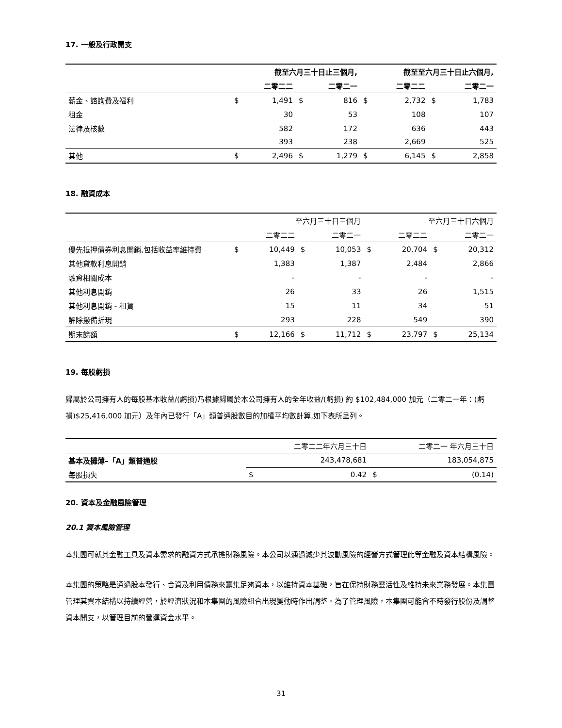17. 一般及行政開支
| | 截至六月三十日止三個月, | | | | 截至至六月三十日止六個月, | | | |
| | | 二零二二 | | 二零二一 | | 二零二二 | | 二零二一 |
| 薪金、諮詢費及福利 | $ | 1,491 | $ | 816 | $ | 2,732 | $ | 1,783 |
| 租金 | | 30 | | 53 | | 108 | | 107 |
| 法律及核數 | | 582 | | 172 | | 636 | | 443 |
| | | 393 | | 238 | | 2,669 | | 525 |
| 其他 | $ | 2,496 | $ | 1,279 | $ | 6,145 | $ | 2,858 |
18. 融資成本
| | 至六月三十日三個月 | | | | 至六月三十日六個月 | | | |
| | | 二零二二 | | 二零二一 | | 二零二二 | | 二零二一 |
| 優先抵押債券利息開銷,包括收益率維持費 | $ | 10,449 | $ | 10,053 | $ | 20,704 | $ | 20,312 |
| 其他貸款利息開銷 | | 1,383 | | 1,387 | | 2,484 | | 2,866 |
| 融資相關成本 | | - | | - | | - | | - |
| 其他利息開銷 | | 26 | | 33 | | 26 | | 1,515 |
| 其他利息開銷 - 租賃 | | 15 | | 11 | | 34 | | 51 |
| 解除撥備折現 | | 293 | | 228 | | 549 | | 390 |
| 期末餘額 | $ | 12,166 | $ | 11,712 | $ | 23,797 | $ | 25,134 |
19. 每股虧損
歸屬於公司擁有人的每股基本收益/(虧損)乃根據歸屬於本公司擁有人的全年收益/(虧損) 約 $102,484,000 加元（二零二一年：(虧損)$25,416,000 加元）及年內已發行「A」類普通股數目的加權平均數計算,如下表所呈列。
| | | 二零二二年六月三十日 | | 二零二一 年六月三十日 |
| 基本及攤薄–「A」類普通股 | | 243,478,681 | | 183,054,875 |
| 每股損失 | $ | 0.42 | $ | (0.14) |
20. 資本及金融風險管理
20.1 資本風險管理
本集團可就其金融工具及資本需求的融資方式承擔財務風險。本公司以通過減少其波動風險的經營方式管理此等金融及資本結構風險。
本集團的策略是通過股本發行、合資及利用債務來籌集足夠資本，以維持資本基礎，旨在保持財務靈活性及維持未來業務發展。本集團管理其資本結構以持續經營，於經濟狀況和本集團的風險組合出現變動時作出調整。為了管理風險，本集團可能會不時發行股份及調整資本開支，以管理目前的營運資金水平。
31